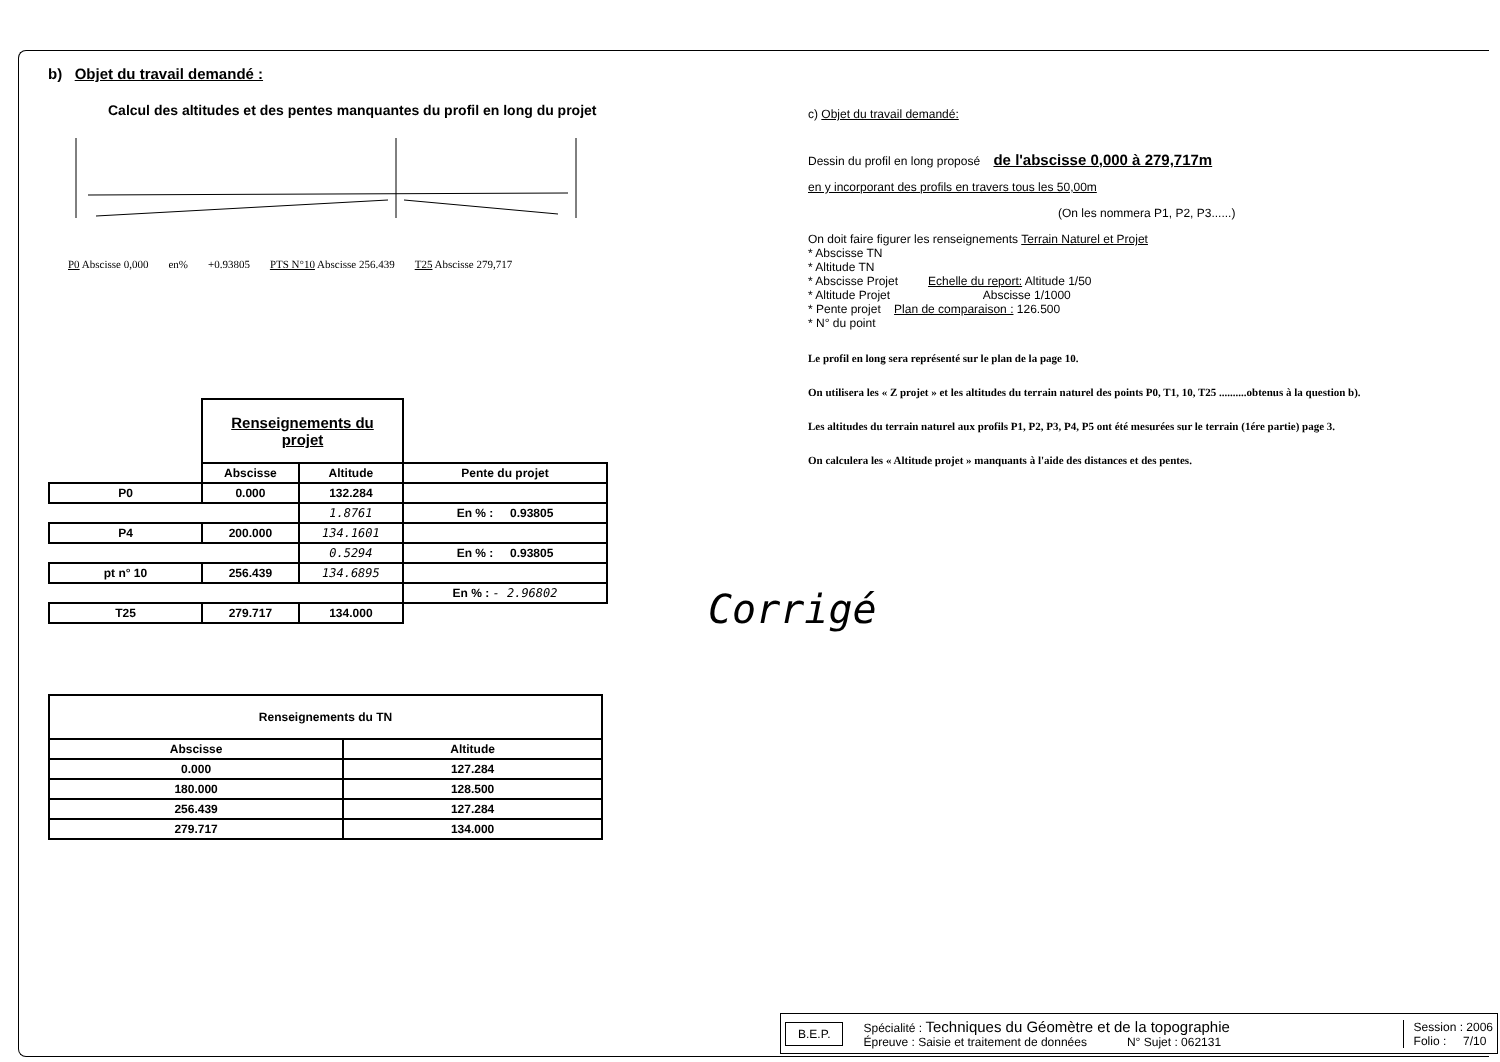b) Objet du travail demandé :
Calcul des altitudes et des pentes manquantes du profil en long du projet
P0 Abscisse 0,000 en% +0.93805 PTS N°10 Abscisse 256.439 T25 Abscisse 279,717
| | Renseignements du projet | | |
| | Abscisse | Altitude | Pente du projet |
| P0 | 0.000 | 132.284 | |
| | | 1.8761 | En % : 0.93805 |
| P4 | 200.000 | 134.1601 | |
| | | 0.5294 | En % : 0.93805 |
| pt n° 10 | 256.439 | 134.6895 | |
| | | | En % : - 2.96802 |
| T25 | 279.717 | 134.000 | |
| Renseignements du TN | |
| --- | --- |
| Abscisse | Altitude |
| 0.000 | 127.284 |
| 180.000 | 128.500 |
| 256.439 | 127.284 |
| 279.717 | 134.000 |
c) Objet du travail demandé:
Dessin du profil en long proposé de l'abscisse 0,000 à 279,717m
en y incorporant des profils en travers tous les 50,00m
(On les nommera P1, P2, P3......)
On doit faire figurer les renseignements Terrain Naturel et Projet
* Abscisse TN
* Altitude TN
* Abscisse Projet Echelle du report: Altitude 1/50
* Altitude Projet Abscisse 1/1000
* Pente projet Plan de comparaison : 126.500
* N° du point
Le profil en long sera représenté sur le plan de la page 10.
On utilisera les « Z projet » et les altitudes du terrain naturel des points P0, T1, 10, T25 ..........obtenus à la question b).
Les altitudes du terrain naturel aux profils P1, P2, P3, P4, P5 ont été mesurées sur le terrain (1ére partie) page 3.
On calculera les « Altitude projet » manquants à l'aide des distances et des pentes.
Corrigé
B.E.P.
Spécialité : Techniques du Géomètre et de la topographie
Épreuve : Saisie et traitement de données N° Sujet : 062131
Session : 2006
Folio : 7/10